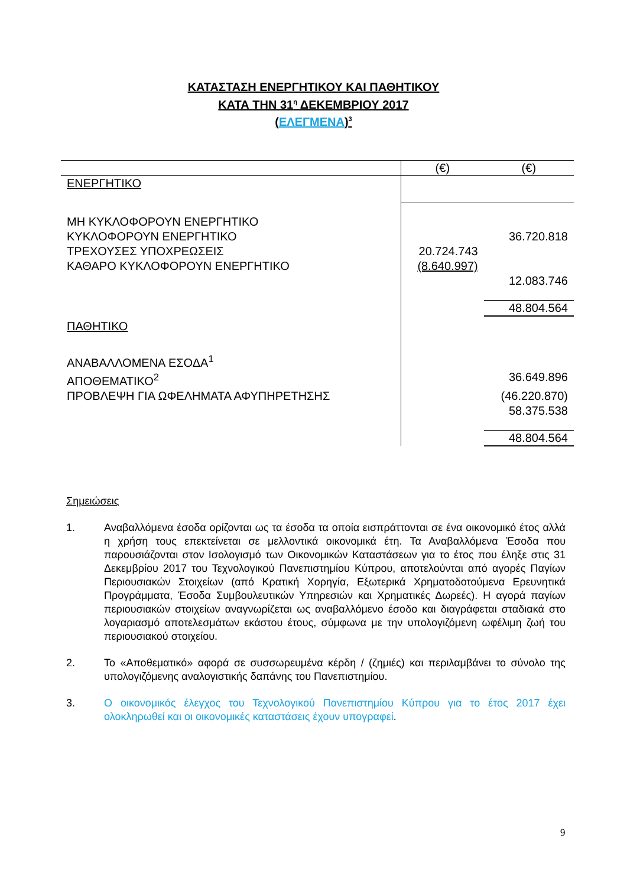ΚΑΤΑΣΤΑΣΗ ΕΝΕΡΓΗΤΙΚΟΥ ΚΑΙ ΠΑΘΗΤΙΚΟΥ
ΚΑΤΑ ΤΗΝ 31<sup>η</sup> ΔΕΚΕΜΒΡΙΟΥ 2017
(ΕΛΕΓΜΕΝΑ)<sup>3</sup>
| | (€) | (€) |
| ΕΝΕΡΓΗΤΙΚΟ | | |
| ΜΗ ΚΥΚΛΟΦΟΡΟΥΝ ΕΝΕΡΓΗΤΙΚΟ | | |
| ΚΥΚΛΟΦΟΡΟΥΝ ΕΝΕΡΓΗΤΙΚΟ | | 36.720.818 |
| ΤΡΕΧΟΥΣΕΣ ΥΠΟΧΡΕΩΣΕΙΣ | 20.724.743 | |
| ΚΑΘΑΡΟ ΚΥΚΛΟΦΟΡΟΥΝ ΕΝΕΡΓΗΤΙΚΟ | (8.640.997) | |
| | | 12.083.746 |
| | | 48.804.564 |
| ΠΑΘΗΤΙΚΟ | | |
| ΑΝΑΒΑΛΛΟΜΕΝΑ ΕΣΟΔΑ<sup>1</sup> | | |
| ΑΠΟΘΕΜΑΤΙΚΟ<sup>2</sup> | | 36.649.896 |
| ΠΡΟΒΛΕΨΗ ΓΙΑ ΩΦΕΛΗΜΑΤΑ ΑΦΥΠΗΡΕΤΗΣΗΣ | | (46.220.870) |
| | | 58.375.538 |
| | | 48.804.564 |
Σημειώσεις
1. Αναβαλλόμενα έσοδα ορίζονται ως τα έσοδα τα οποία εισπράττονται σε ένα οικονομικό έτος αλλά η χρήση τους επεκτείνεται σε μελλοντικά οικονομικά έτη. Τα Αναβαλλόμενα Έσοδα που παρουσιάζονται στον Ισολογισμό των Οικονομικών Καταστάσεων για το έτος που έληξε στις 31 Δεκεμβρίου 2017 του Τεχνολογικού Πανεπιστημίου Κύπρου, αποτελούνται από αγορές Παγίων Περιουσιακών Στοιχείων (από Κρατική Χορηγία, Εξωτερικά Χρηματοδοτούμενα Ερευνητικά Προγράμματα, Έσοδα Συμβουλευτικών Υπηρεσιών και Χρηματικές Δωρεές). Η αγορά παγίων περιουσιακών στοιχείων αναγνωρίζεται ως αναβαλλόμενο έσοδο και διαγράφεται σταδιακά στο λογαριασμό αποτελεσμάτων εκάστου έτους, σύμφωνα με την υπολογιζόμενη ωφέλιμη ζωή του περιουσιακού στοιχείου.
2. Το «Αποθεματικό» αφορά σε συσσωρευμένα κέρδη / (ζημιές) και περιλαμβάνει το σύνολο της υπολογιζόμενης αναλογιστικής δαπάνης του Πανεπιστημίου.
3. Ο οικονομικός έλεγχος του Τεχνολογικού Πανεπιστημίου Κύπρου για το έτος 2017 έχει ολοκληρωθεί και οι οικονομικές καταστάσεις έχουν υπογραφεί.
9